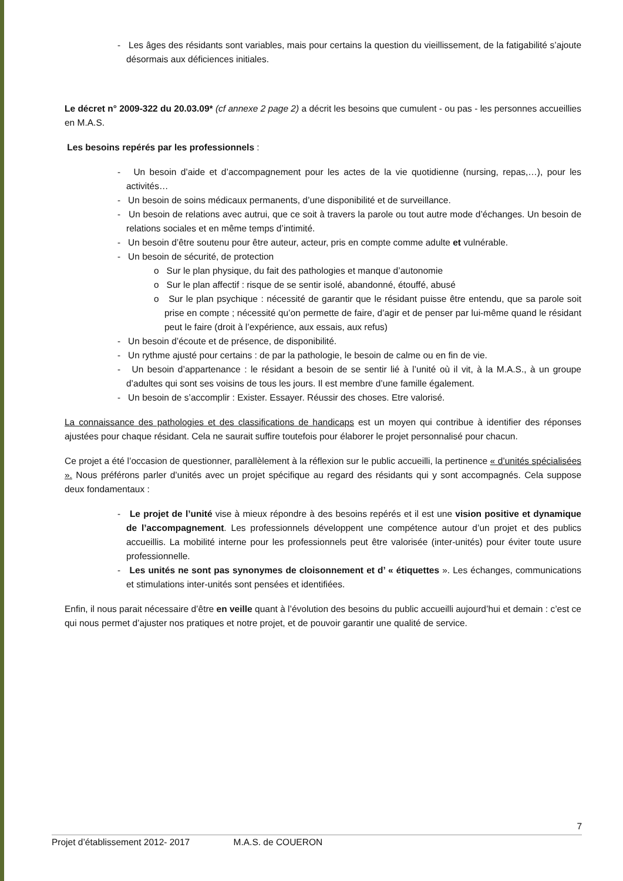- Les âges des résidants sont variables, mais pour certains la question du vieillissement, de la fatigabilité s’ajoute désormais aux déficiences initiales.
Le décret n° 2009-322 du 20.03.09* (cf annexe 2 page 2) a décrit les besoins que cumulent - ou pas - les personnes accueillies en M.A.S.
Les besoins repérés par les professionnels :
- Un besoin d’aide et d’accompagnement pour les actes de la vie quotidienne (nursing, repas,…), pour les activités…
- Un besoin de soins médicaux permanents, d’une disponibilité et de surveillance.
- Un besoin de relations avec autrui, que ce soit à travers la parole ou tout autre mode d’échanges. Un besoin de relations sociales et en même temps d’intimité.
- Un besoin d’être soutenu pour être auteur, acteur, pris en compte comme adulte et vulnérable.
- Un besoin de sécurité, de protection
o Sur le plan physique, du fait des pathologies et manque d’autonomie
o Sur le plan affectif : risque de se sentir isolé, abandonné, étouffé, abusé
o Sur le plan psychique : nécessité de garantir que le résidant puisse être entendu, que sa parole soit prise en compte ; nécessité qu’on permette de faire, d’agir et de penser par lui-même quand le résidant peut le faire (droit à l’expérience, aux essais, aux refus)
- Un besoin d’écoute et de présence, de disponibilité.
- Un rythme ajusté pour certains : de par la pathologie, le besoin de calme ou en fin de vie.
- Un besoin d’appartenance : le résidant a besoin de se sentir lié à l’unité où il vit, à la M.A.S., à un groupe d’adultes qui sont ses voisins de tous les jours. Il est membre d’une famille également.
- Un besoin de s’accomplir : Exister. Essayer. Réussir des choses. Etre valorisé.
La connaissance des pathologies et des classifications de handicaps est un moyen qui contribue à identifier des réponses ajustées pour chaque résidant. Cela ne saurait suffire toutefois pour élaborer le projet personnalisé pour chacun.
Ce projet a été l’occasion de questionner, parallèlement à la réflexion sur le public accueilli, la pertinence « d’unités spécialisées ». Nous préférons parler d’unités avec un projet spécifique au regard des résidants qui y sont accompagnés. Cela suppose deux fondamentaux :
- Le projet de l’unité vise à mieux répondre à des besoins repérés et il est une vision positive et dynamique de l’accompagnement. Les professionnels développent une compétence autour d’un projet et des publics accueillis. La mobilité interne pour les professionnels peut être valorisée (inter-unités) pour éviter toute usure professionnelle.
- Les unités ne sont pas synonymes de cloisonnement et d’ « étiquettes ». Les échanges, communications et stimulations inter-unités sont pensées et identifiées.
Enfin, il nous parait nécessaire d’être en veille quant à l’évolution des besoins du public accueilli aujourd’hui et demain : c’est ce qui nous permet d’ajuster nos pratiques et notre projet, et de pouvoir garantir une qualité de service.
7
Projet d’établissement 2012- 2017 M.A.S. de COUERON